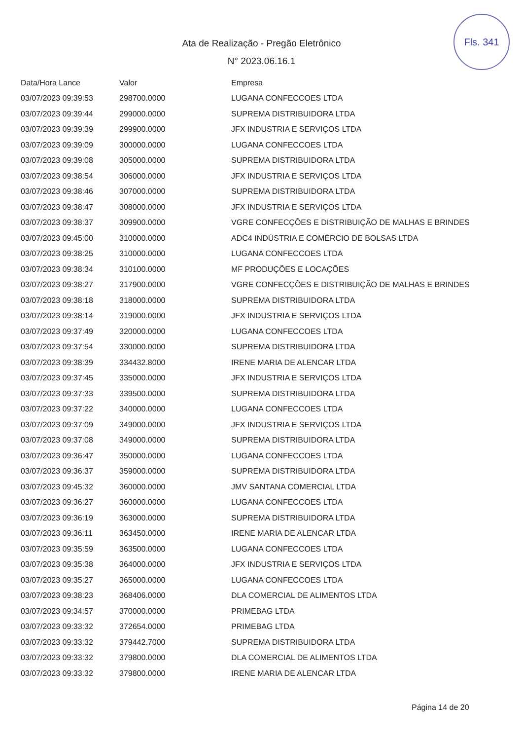Fls. 341
Ata de Realização - Pregão Eletrônico
N° 2023.06.16.1
| Data/Hora Lance | Valor | Empresa |
| --- | --- | --- |
| 03/07/2023 09:39:53 | 298700.0000 | LUGANA CONFECCOES LTDA |
| 03/07/2023 09:39:44 | 299000.0000 | SUPREMA DISTRIBUIDORA LTDA |
| 03/07/2023 09:39:39 | 299900.0000 | JFX INDUSTRIA E SERVIÇOS LTDA |
| 03/07/2023 09:39:09 | 300000.0000 | LUGANA CONFECCOES LTDA |
| 03/07/2023 09:39:08 | 305000.0000 | SUPREMA DISTRIBUIDORA LTDA |
| 03/07/2023 09:38:54 | 306000.0000 | JFX INDUSTRIA E SERVIÇOS LTDA |
| 03/07/2023 09:38:46 | 307000.0000 | SUPREMA DISTRIBUIDORA LTDA |
| 03/07/2023 09:38:47 | 308000.0000 | JFX INDUSTRIA E SERVIÇOS LTDA |
| 03/07/2023 09:38:37 | 309900.0000 | VGRE CONFECÇÕES E DISTRIBUIÇÃO DE MALHAS E BRINDES |
| 03/07/2023 09:45:00 | 310000.0000 | ADC4 INDÚSTRIA E COMÉRCIO DE BOLSAS LTDA |
| 03/07/2023 09:38:25 | 310000.0000 | LUGANA CONFECCOES LTDA |
| 03/07/2023 09:38:34 | 310100.0000 | MF PRODUÇÕES E LOCAÇÕES |
| 03/07/2023 09:38:27 | 317900.0000 | VGRE CONFECÇÕES E DISTRIBUIÇÃO DE MALHAS E BRINDES |
| 03/07/2023 09:38:18 | 318000.0000 | SUPREMA DISTRIBUIDORA LTDA |
| 03/07/2023 09:38:14 | 319000.0000 | JFX INDUSTRIA E SERVIÇOS LTDA |
| 03/07/2023 09:37:49 | 320000.0000 | LUGANA CONFECCOES LTDA |
| 03/07/2023 09:37:54 | 330000.0000 | SUPREMA DISTRIBUIDORA LTDA |
| 03/07/2023 09:38:39 | 334432.8000 | IRENE MARIA DE ALENCAR LTDA |
| 03/07/2023 09:37:45 | 335000.0000 | JFX INDUSTRIA E SERVIÇOS LTDA |
| 03/07/2023 09:37:33 | 339500.0000 | SUPREMA DISTRIBUIDORA LTDA |
| 03/07/2023 09:37:22 | 340000.0000 | LUGANA CONFECCOES LTDA |
| 03/07/2023 09:37:09 | 349000.0000 | JFX INDUSTRIA E SERVIÇOS LTDA |
| 03/07/2023 09:37:08 | 349000.0000 | SUPREMA DISTRIBUIDORA LTDA |
| 03/07/2023 09:36:47 | 350000.0000 | LUGANA CONFECCOES LTDA |
| 03/07/2023 09:36:37 | 359000.0000 | SUPREMA DISTRIBUIDORA LTDA |
| 03/07/2023 09:45:32 | 360000.0000 | JMV SANTANA COMERCIAL LTDA |
| 03/07/2023 09:36:27 | 360000.0000 | LUGANA CONFECCOES LTDA |
| 03/07/2023 09:36:19 | 363000.0000 | SUPREMA DISTRIBUIDORA LTDA |
| 03/07/2023 09:36:11 | 363450.0000 | IRENE MARIA DE ALENCAR LTDA |
| 03/07/2023 09:35:59 | 363500.0000 | LUGANA CONFECCOES LTDA |
| 03/07/2023 09:35:38 | 364000.0000 | JFX INDUSTRIA E SERVIÇOS LTDA |
| 03/07/2023 09:35:27 | 365000.0000 | LUGANA CONFECCOES LTDA |
| 03/07/2023 09:38:23 | 368406.0000 | DLA COMERCIAL DE ALIMENTOS LTDA |
| 03/07/2023 09:34:57 | 370000.0000 | PRIMEBAG LTDA |
| 03/07/2023 09:33:32 | 372654.0000 | PRIMEBAG LTDA |
| 03/07/2023 09:33:32 | 379442.7000 | SUPREMA DISTRIBUIDORA LTDA |
| 03/07/2023 09:33:32 | 379800.0000 | DLA COMERCIAL DE ALIMENTOS LTDA |
| 03/07/2023 09:33:32 | 379800.0000 | IRENE MARIA DE ALENCAR LTDA |
Página 14 de 20